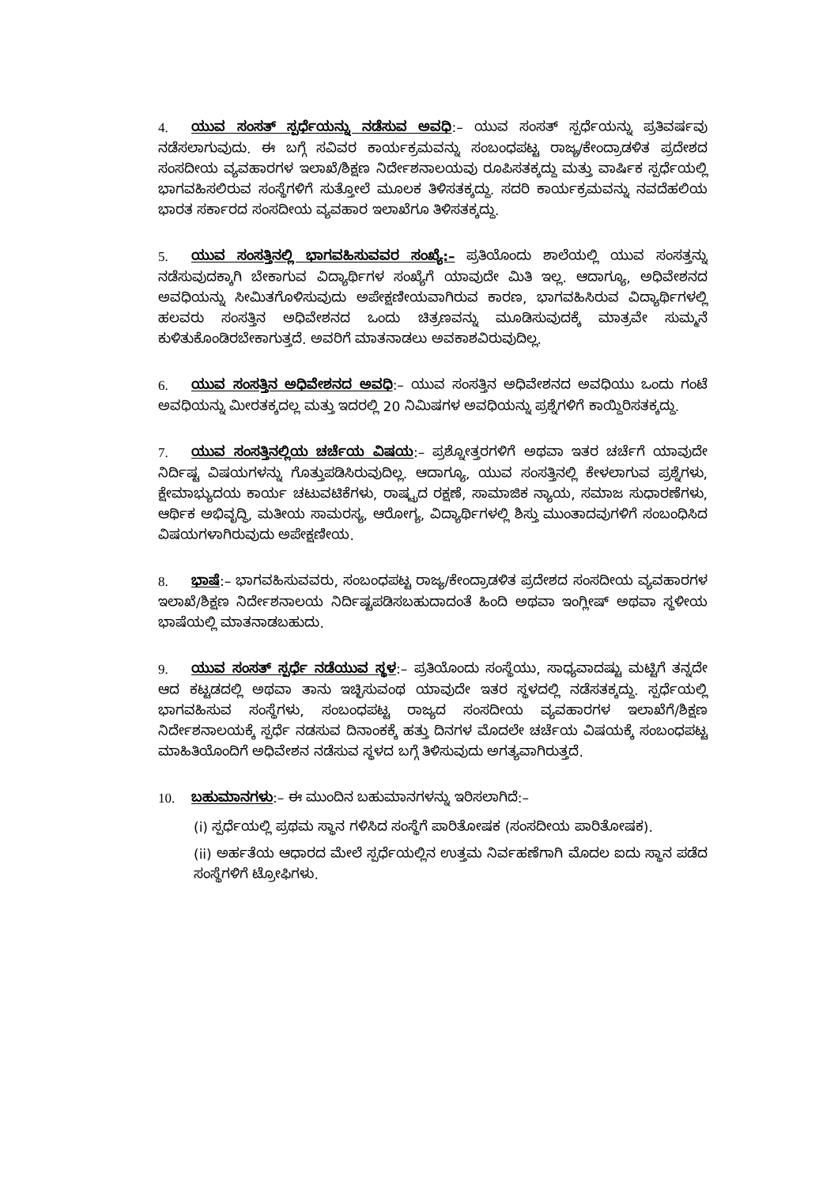4. ಯುವ ಸಂಸತ್ ಸ್ಪರ್ಧೆಯನ್ನು ನಡೆಸುವ ಅವಧಿ:– ಯುವ ಸಂಸತ್ ಸ್ಪರ್ಧೆಯನ್ನು ಪ್ರತಿವರ್ಷವು ನಡೆಸಲಾಗುವುದು. ಈ ಬಗ್ಗೆ ಸವಿವರ ಕಾರ್ಯಕ್ರಮವನ್ನು ಸಂಬಂಧಪಟ್ಟ ರಾಜ್ಯ/ಕೇಂದ್ರಾಡಳಿತ ಪ್ರದೇಶದ ಸಂಸದೀಯ ವ್ಯವಹಾರಗಳ ಇಲಾಖೆ/ಶಿಕ್ಷಣ ನಿರ್ದೇಶನಾಲಯವು ರೂಪಿಸತಕ್ಕದ್ದು ಮತ್ತು ವಾರ್ಷಿಕ ಸ್ಪರ್ಧೆಯಲ್ಲಿ ಭಾಗವಹಿಸಲಿರುವ ಸಂಸ್ಥೆಗಳಿಗೆ ಸುತ್ತೋಲೆ ಮೂಲಕ ತಿಳಿಸತಕ್ಕದ್ದು. ಸದರಿ ಕಾರ್ಯಕ್ರಮವನ್ನು ನವದೆಹಲಿಯ ಭಾರತ ಸರ್ಕಾರದ ಸಂಸದೀಯ ವ್ಯವಹಾರ ಇಲಾಖೆಗೂ ತಿಳಿಸತಕ್ಕದ್ದು.
5. ಯುವ ಸಂಸತ್ತಿನಲ್ಲಿ ಭಾಗವಹಿಸುವವರ ಸಂಖ್ಯೆ:– ಪ್ರತಿಯೊಂದು ಶಾಲೆಯಲ್ಲಿ ಯುವ ಸಂಸತ್ತನ್ನು ನಡೆಸುವುದಕ್ಕಾಗಿ ಬೇಕಾಗುವ ವಿದ್ಯಾರ್ಥಿಗಳ ಸಂಖ್ಯೆಗೆ ಯಾವುದೇ ಮಿತಿ ಇಲ್ಲ. ಆದಾಗ್ಯೂ, ಅಧಿವೇಶನದ ಅವಧಿಯನ್ನು ಸೀಮಿತಗೊಳಿಸುವುದು ಅಪೇಕ್ಷಣೀಯವಾಗಿರುವ ಕಾರಣ, ಭಾಗವಹಿಸಿರುವ ವಿದ್ಯಾರ್ಥಿಗಳಲ್ಲಿ ಹಲವರು ಸಂಸತ್ತಿನ ಅಧಿವೇಶನದ ಒಂದು ಚಿತ್ರಣವನ್ನು ಮೂಡಿಸುವುದಕ್ಕೆ ಮಾತ್ರವೇ ಸುಮ್ಮನೆ ಕುಳಿತುಕೊಂಡಿರಬೇಕಾಗುತ್ತದೆ. ಅವರಿಗೆ ಮಾತನಾಡಲು ಅವಕಾಶವಿರುವುದಿಲ್ಲ.
6. ಯುವ ಸಂಸತ್ತಿನ ಅಧಿವೇಶನದ ಅವಧಿ:– ಯುವ ಸಂಸತ್ತಿನ ಅಧಿವೇಶನದ ಅವಧಿಯು ಒಂದು ಗಂಟೆ ಅವಧಿಯನ್ನು ಮೀರತಕ್ಕದಲ್ಲ ಮತ್ತು ಇದರಲ್ಲಿ 20 ನಿಮಿಷಗಳ ಅವಧಿಯನ್ನು ಪ್ರಶ್ನೆಗಳಿಗೆ ಕಾಯ್ದಿರಿಸತಕ್ಕದ್ದು.
7. ಯುವ ಸಂಸತ್ತಿನಲ್ಲಿಯ ಚರ್ಚೆಯ ವಿಷಯ:– ಪ್ರಶ್ನೋತ್ತರಗಳಿಗೆ ಅಥವಾ ಇತರ ಚರ್ಚೆಗೆ ಯಾವುದೇ ನಿರ್ದಿಷ್ಟ ವಿಷಯಗಳನ್ನು ಗೊತ್ತುಪಡಿಸಿರುವುದಿಲ್ಲ. ಆದಾಗ್ಯೂ, ಯುವ ಸಂಸತ್ತಿನಲ್ಲಿ ಕೇಳಲಾಗುವ ಪ್ರಶ್ನೆಗಳು, ಕ್ಷೇಮಾಭ್ಯುದಯ ಕಾರ್ಯ ಚಟುವಟಿಕೆಗಳು, ರಾಷ್ಟ್ರದ ರಕ್ಷಣೆ, ಸಾಮಾಜಿಕ ನ್ಯಾಯ, ಸಮಾಜ ಸುಧಾರಣೆಗಳು, ಆರ್ಥಿಕ ಅಭಿವೃದ್ಧಿ, ಮತೀಯ ಸಾಮರಸ್ಯ, ಆರೋಗ್ಯ, ವಿದ್ಯಾರ್ಥಿಗಳಲ್ಲಿ ಶಿಸ್ತು ಮುಂತಾದವುಗಳಿಗೆ ಸಂಬಂಧಿಸಿದ ವಿಷಯಗಳಾಗಿರುವುದು ಅಪೇಕ್ಷಣೀಯ.
8. ಭಾಷೆ:– ಭಾಗವಹಿಸುವವರು, ಸಂಬಂಧಪಟ್ಟ ರಾಜ್ಯ/ಕೇಂದ್ರಾಡಳಿತ ಪ್ರದೇಶದ ಸಂಸದೀಯ ವ್ಯವಹಾರಗಳ ಇಲಾಖೆ/ಶಿಕ್ಷಣ ನಿರ್ದೇಶನಾಲಯ ನಿರ್ದಿಷ್ಟಪಡಿಸಬಹುದಾದಂತೆ ಹಿಂದಿ ಅಥವಾ ಇಂಗ್ಲೀಷ್ ಅಥವಾ ಸ್ಥಳೀಯ ಭಾಷೆಯಲ್ಲಿ ಮಾತನಾಡಬಹುದು.
9. ಯುವ ಸಂಸತ್ ಸ್ಪರ್ಧೆ ನಡೆಯುವ ಸ್ಥಳ:– ಪ್ರತಿಯೊಂದು ಸಂಸ್ಥೆಯು, ಸಾಧ್ಯವಾದಷ್ಟು ಮಟ್ಟಿಗೆ ತನ್ನದೇ ಆದ ಕಟ್ಟಡದಲ್ಲಿ ಅಥವಾ ತಾನು ಇಚ್ಛಿಸುವಂಥ ಯಾವುದೇ ಇತರ ಸ್ಥಳದಲ್ಲಿ ನಡೆಸತಕ್ಕದ್ದು. ಸ್ಪರ್ಧೆಯಲ್ಲಿ ಭಾಗವಹಿಸುವ ಸಂಸ್ಥೆಗಳು, ಸಂಬಂಧಪಟ್ಟ ರಾಜ್ಯದ ಸಂಸದೀಯ ವ್ಯವಹಾರಗಳ ಇಲಾಖೆಗೆ/ಶಿಕ್ಷಣ ನಿರ್ದೇಶನಾಲಯಕ್ಕೆ ಸ್ಪರ್ಧೆ ನಡಸುವ ದಿನಾಂಕಕ್ಕೆ ಹತ್ತು ದಿನಗಳ ಮೊದಲೇ ಚರ್ಚೆಯ ವಿಷಯಕ್ಕೆ ಸಂಬಂಧಪಟ್ಟ ಮಾಹಿತಿಯೊಂದಿಗೆ ಅಧಿವೇಶನ ನಡೆಸುವ ಸ್ಥಳದ ಬಗ್ಗೆ ತಿಳಿಸುವುದು ಅಗತ್ಯವಾಗಿರುತ್ತದೆ.
10. ಬಹುಮಾನಗಳು:– ಈ ಮುಂದಿನ ಬಹುಮಾನಗಳನ್ನು ಇರಿಸಲಾಗಿದೆ:–
(i) ಸ್ಪರ್ಧೆಯಲ್ಲಿ ಪ್ರಥಮ ಸ್ಥಾನ ಗಳಿಸಿದ ಸಂಸ್ಥೆಗೆ ಪಾರಿತೋಷಕ (ಸಂಸದೀಯ ಪಾರಿತೋಷಕ).
(ii) ಅರ್ಹತೆಯ ಆಧಾರದ ಮೇಲೆ ಸ್ಪರ್ಧೆಯಲ್ಲಿನ ಉತ್ತಮ ನಿರ್ವಹಣೆಗಾಗಿ ಮೊದಲ ಐದು ಸ್ಥಾನ ಪಡೆದ ಸಂಸ್ಥೆಗಳಿಗೆ ಟ್ರೋಫಿಗಳು.